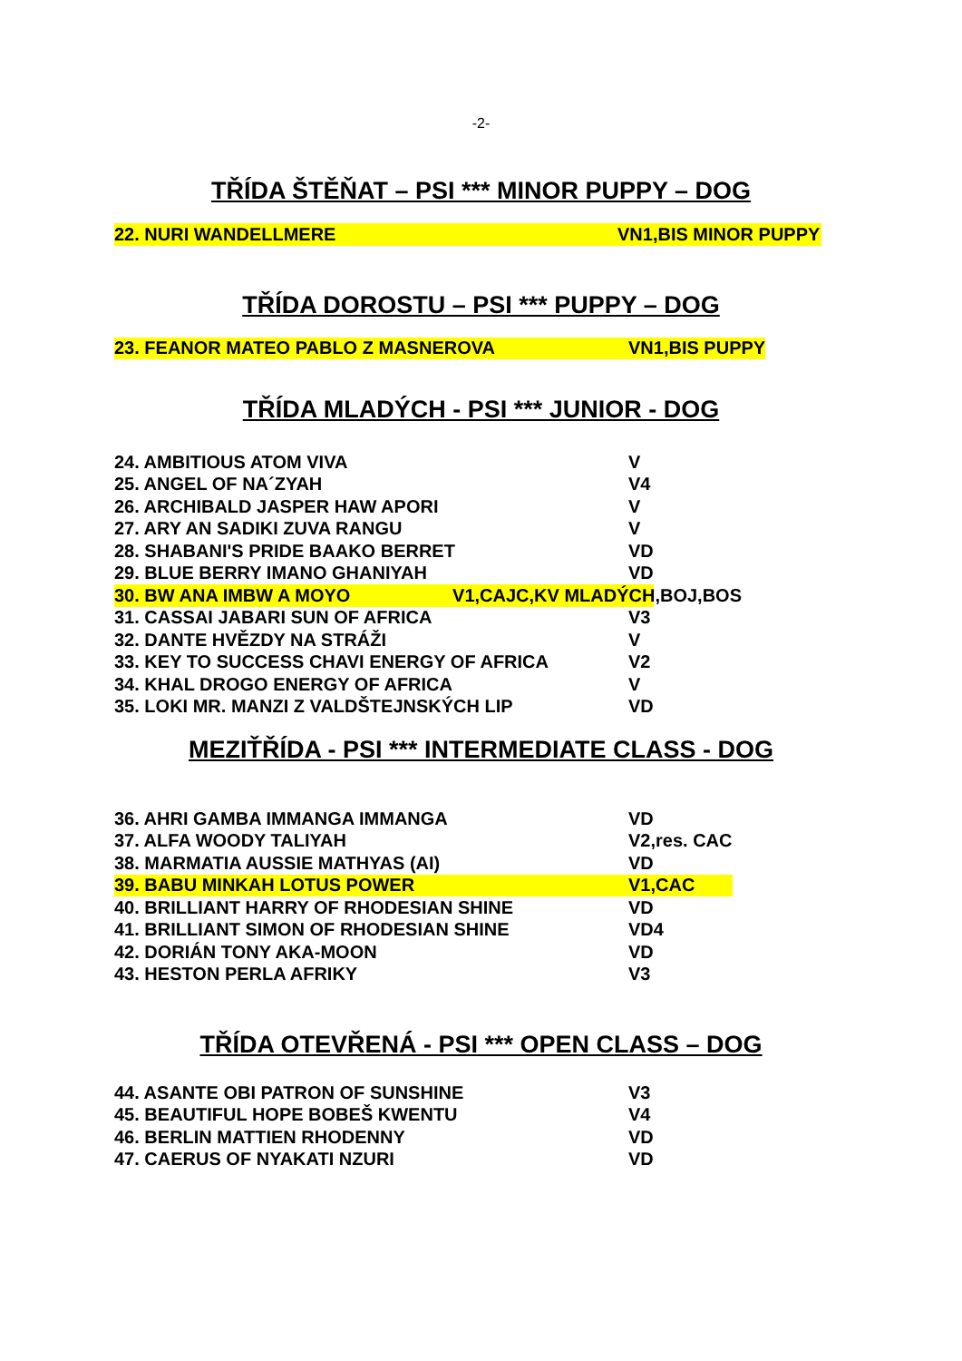-2-
TŘÍDA ŠTĚŇAT – PSI *** MINOR PUPPY – DOG
| 22. NURI WANDELLMERE | VN1,BIS MINOR PUPPY |
TŘÍDA DOROSTU – PSI *** PUPPY – DOG
| 23. FEANOR MATEO PABLO Z MASNEROVA | VN1,BIS PUPPY |
TŘÍDA MLADÝCH - PSI *** JUNIOR - DOG
| 24. AMBITIOUS ATOM VIVA | V |
| 25. ANGEL OF NA´ZYAH | V4 |
| 26. ARCHIBALD JASPER HAW APORI | V |
| 27. ARY AN SADIKI ZUVA RANGU | V |
| 28. SHABANI'S PRIDE BAAKO BERRET | VD |
| 29. BLUE BERRY IMANO GHANIYAH | VD |
| 30. BW ANA IMBW A MOYO V1,CAJC,KV MLADÝCH,BOJ,BOS | |
| 31. CASSAI JABARI SUN OF AFRICA | V3 |
| 32. DANTE HVĚZDY NA STRÁŽI | V |
| 33. KEY TO SUCCESS CHAVI ENERGY OF AFRICA | V2 |
| 34. KHAL DROGO ENERGY OF AFRICA | V |
| 35. LOKI MR. MANZI Z VALDŠTEJNSKÝCH LIP | VD |
MEZIŤŘÍDA - PSI *** INTERMEDIATE CLASS - DOG
| 36. AHRI GAMBA IMMANGA IMMANGA | VD |
| 37. ALFA WOODY TALIYAH | V2,res. CAC |
| 38. MARMATIA AUSSIE MATHYAS (AI) | VD |
| 39. BABU MINKAH LOTUS POWER | V1,CAC |
| 40. BRILLIANT HARRY OF RHODESIAN SHINE | VD |
| 41. BRILLIANT SIMON OF RHODESIAN SHINE | VD4 |
| 42. DORIÁN TONY AKA-MOON | VD |
| 43. HESTON PERLA AFRIKY | V3 |
TŘÍDA OTEVŘENÁ - PSI *** OPEN CLASS – DOG
| 44. ASANTE OBI PATRON OF SUNSHINE | V3 |
| 45. BEAUTIFUL HOPE BOBEŠ KWENTU | V4 |
| 46. BERLIN MATTIEN RHODENNY | VD |
| 47. CAERUS OF NYAKATI NZURI | VD |